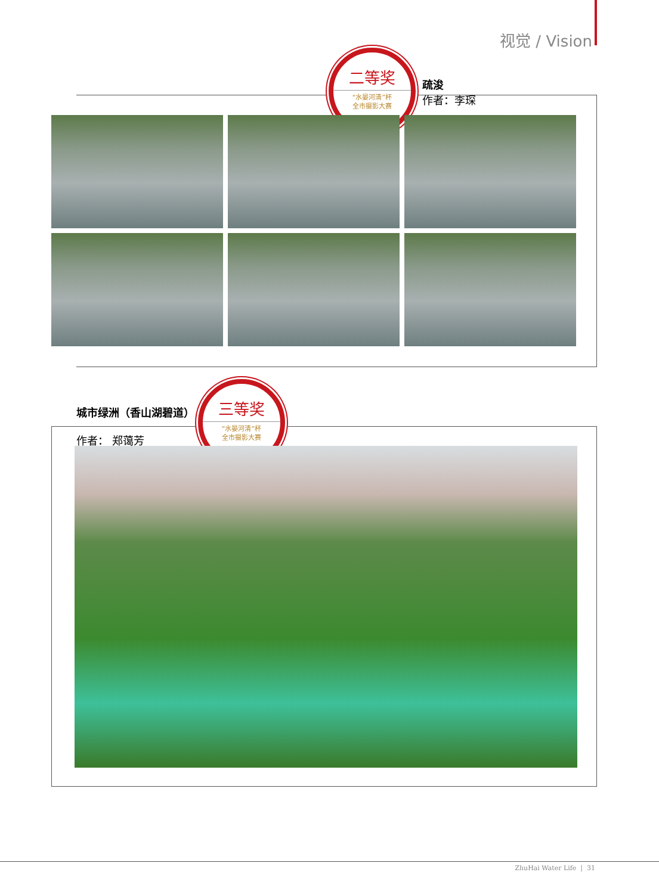视觉 / Vision
二等奖
“水晏河清”杯
全市摄影大赛
疏浚
作者：李琛
城市绿洲（香山湖碧道）
作者： 郑蔼芳
三等奖
“水晏河清”杯
全市摄影大赛
ZhuHai Water Life | 31